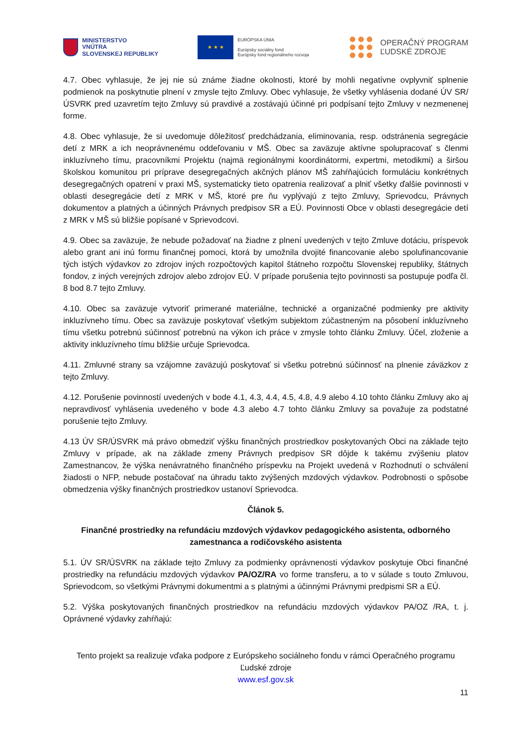MINISTERSTVO
VNÚTRA
SLOVENSKEJ REPUBLIKY
★ ★ ★
EURÓPSKA ÚNIA
Európsky sociálny fond
Európsky fond regionálneho rozvoja
OPERAČNÝ PROGRAM
ĽUDSKÉ ZDROJE
4.7. Obec vyhlasuje, že jej nie sú známe žiadne okolnosti, ktoré by mohli negatívne ovplyvniť splnenie podmienok na poskytnutie plnení v zmysle tejto Zmluvy. Obec vyhlasuje, že všetky vyhlásenia dodané ÚV SR/ÚSVRK pred uzavretím tejto Zmluvy sú pravdivé a zostávajú účinné pri podpísaní tejto Zmluvy v nezmenenej forme.
4.8. Obec vyhlasuje, že si uvedomuje dôležitosť predchádzania, eliminovania, resp. odstránenia segregácie detí z MRK a ich neoprávnenému oddeľovaniu v MŠ. Obec sa zaväzuje aktívne spolupracovať s členmi inkluzívneho tímu, pracovníkmi Projektu (najmä regionálnymi koordinátormi, expertmi, metodikmi) a širšou školskou komunitou pri príprave desegregačných akčných plánov MŠ zahŕňajúcich formuláciu konkrétnych desegregačných opatrení v praxi MŠ, systematicky tieto opatrenia realizovať a plniť všetky ďalšie povinnosti v oblasti desegregácie detí z MRK v MŠ, ktoré pre ňu vyplývajú z tejto Zmluvy, Sprievodcu, Právnych dokumentov a platných a účinných Právnych predpisov SR a EÚ. Povinnosti Obce v oblasti desegregácie detí z MRK v MŠ sú bližšie popísané v Sprievodcovi.
4.9. Obec sa zaväzuje, že nebude požadovať na žiadne z plnení uvedených v tejto Zmluve dotáciu, príspevok alebo grant ani inú formu finančnej pomoci, ktorá by umožnila dvojité financovanie alebo spolufinancovanie tých istých výdavkov zo zdrojov iných rozpočtových kapitol štátneho rozpočtu Slovenskej republiky, štátnych fondov, z iných verejných zdrojov alebo zdrojov EÚ. V prípade porušenia tejto povinnosti sa postupuje podľa čl. 8 bod 8.7 tejto Zmluvy.
4.10. Obec sa zaväzuje vytvoriť primerané materiálne, technické a organizačné podmienky pre aktivity inkluzívneho tímu. Obec sa zaväzuje poskytovať všetkým subjektom zúčastneným na pôsobení inkluzívneho tímu všetku potrebnú súčinnosť potrebnú na výkon ich práce v zmysle tohto článku Zmluvy. Účel, zloženie a aktivity inkluzívneho tímu bližšie určuje Sprievodca.
4.11. Zmluvné strany sa vzájomne zaväzujú poskytovať si všetku potrebnú súčinnosť na plnenie záväzkov z tejto Zmluvy.
4.12. Porušenie povinností uvedených v bode 4.1, 4.3, 4.4, 4.5, 4.8, 4.9 alebo 4.10 tohto článku Zmluvy ako aj nepravdivosť vyhlásenia uvedeného v bode 4.3 alebo 4.7 tohto článku Zmluvy sa považuje za podstatné porušenie tejto Zmluvy.
4.13 ÚV SR/ÚSVRK má právo obmedziť výšku finančných prostriedkov poskytovaných Obci na základe tejto Zmluvy v prípade, ak na základe zmeny Právnych predpisov SR dôjde k takému zvýšeniu platov Zamestnancov, že výška nenávratného finančného príspevku na Projekt uvedená v Rozhodnutí o schválení žiadosti o NFP, nebude postačovať na úhradu takto zvýšených mzdových výdavkov. Podrobnosti o spôsobe obmedzenia výšky finančných prostriedkov ustanoví Sprievodca.
Článok 5.
Finančné prostriedky na refundáciu mzdových výdavkov pedagogického asistenta, odborného zamestnanca a rodičovského asistenta
5.1. ÚV SR/ÚSVRK na základe tejto Zmluvy za podmienky oprávnenosti výdavkov poskytuje Obci finančné prostriedky na refundáciu mzdových výdavkov PA/OZ/RA vo forme transferu, a to v súlade s touto Zmluvou, Sprievodcom, so všetkými Právnymi dokumentmi a s platnými a účinnými Právnymi predpismi SR a EÚ.
5.2. Výška poskytovaných finančných prostriedkov na refundáciu mzdových výdavkov PA/OZ /RA, t. j. Oprávnené výdavky zahŕňajú:
Tento projekt sa realizuje vďaka podpore z Európskeho sociálneho fondu v rámci Operačného programu Ľudské zdroje
www.esf.gov.sk
11